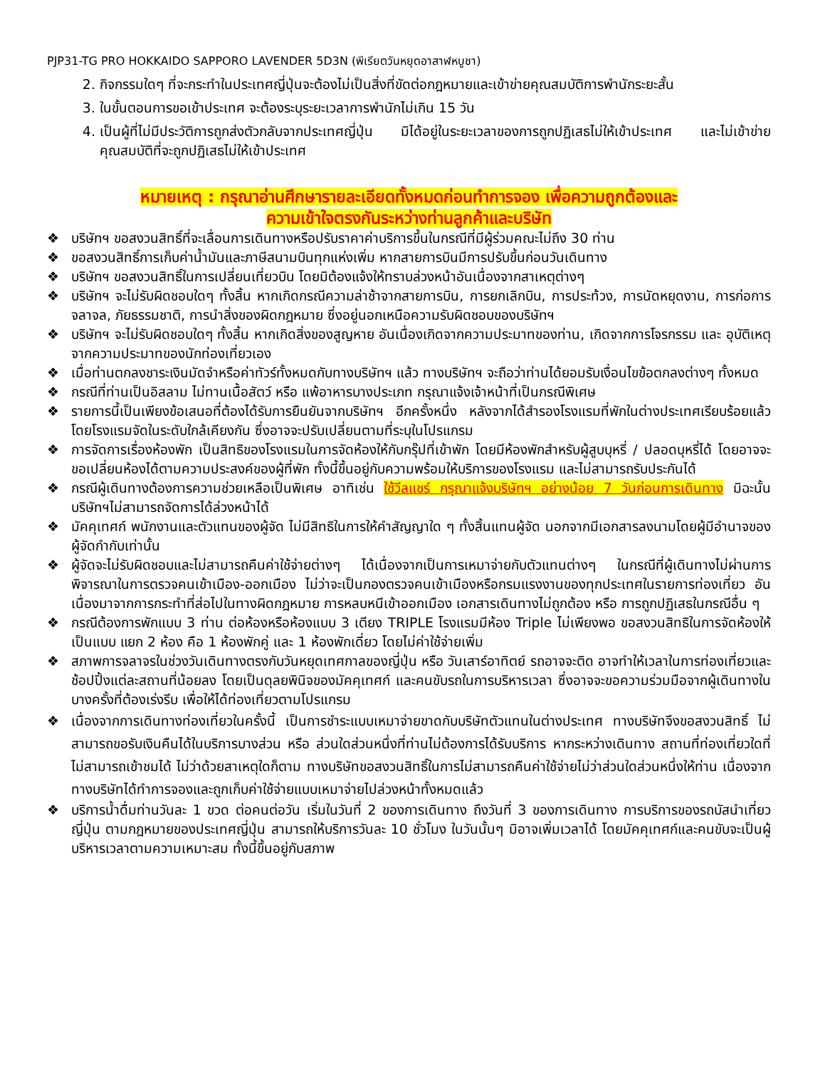PJP31-TG PRO HOKKAIDO SAPPORO LAVENDER 5D3N (พีเรียตวันหยุดอาสาฬหบูชา)
2. กิจกรรมใดๆ ที่จะกระทำในประเทศญี่ปุ่นจะต้องไม่เป็นสิ่งที่ขัดต่อกฎหมายและเข้าข่ายคุณสมบัติการพำนักระยะสั้น
3. ในขั้นตอนการขอเข้าประเทศ จะต้องระบุระยะเวลาการพำนักไม่เกิน 15 วัน
4. เป็นผู้ที่ไม่มีประวัติการถูกส่งตัวกลับจากประเทศญี่ปุ่น มิได้อยู่ในระยะเวลาของการถูกปฏิเสธไม่ให้เข้าประเทศ และไม่เข้าข่ายคุณสมบัติที่จะถูกปฏิเสธไม่ให้เข้าประเทศ
หมายเหตุ : กรุณาอ่านศึกษารายละเอียดทั้งหมดก่อนทำการจอง เพื่อความถูกต้องและ
ความเข้าใจตรงกันระหว่างท่านลูกค้าและบริษัท
❖ บริษัทฯ ขอสงวนสิทธิ์ที่จะเลื่อนการเดินทางหรือปรับราคาค่าบริการขึ้นในกรณีที่มีผู้ร่วมคณะไม่ถึง 30 ท่าน
❖ ขอสงวนสิทธิ์การเก็บค่าน้ำมันและภาษีสนามบินทุกแห่งเพิ่ม หากสายการบินมีการปรับขึ้นก่อนวันเดินทาง
❖ บริษัทฯ ขอสงวนสิทธิ์ในการเปลี่ยนเที่ยวบิน โดยมิต้องแจ้งให้ทราบล่วงหน้าอันเนื่องจากสาเหตุต่างๆ
❖ บริษัทฯ จะไม่รับผิดชอบใดๆ ทั้งสิ้น หากเกิดกรณีความล่าช้าจากสายการบิน, การยกเลิกบิน, การประท้วง, การนัดหยุดงาน, การก่อการจลาจล, ภัยธรรมชาติ, การนำสิ่งของผิดกฎหมาย ซึ่งอยู่นอกเหนือความรับผิดชอบของบริษัทฯ
❖ บริษัทฯ จะไม่รับผิดชอบใดๆ ทั้งสิ้น หากเกิดสิ่งของสูญหาย อันเนื่องเกิดจากความประมาทของท่าน, เกิดจากการโจรกรรม และ อุบัติเหตุจากความประมาทของนักท่องเที่ยวเอง
❖ เมื่อท่านตกลงชาระเงินมัดจำหรือค่าทัวร์ทั้งหมดกับทางบริษัทฯ แล้ว ทางบริษัทฯ จะถือว่าท่านได้ยอมรับเงื่อนไขข้อตกลงต่างๆ ทั้งหมด
❖ กรณีที่ท่านเป็นอิสลาม ไม่ทานเนื้อสัตว์ หรือ แพ้อาหารบางประเภท กรุณาแจ้งเจ้าหน้าที่เป็นกรณีพิเศษ
❖ รายการนี้เป็นเพียงข้อเสนอที่ต้องได้รับการยืนยันจากบริษัทฯ อีกครั้งหนึ่ง หลังจากได้สำรองโรงแรมที่พักในต่างประเทศเรียบร้อยแล้ว โดยโรงแรมจัดในระดับใกล้เคียงกัน ซึ่งอาจจะปรับเปลี่ยนตามที่ระบุในโปรแกรม
❖ การจัดการเรื่องห้องพัก เป็นสิทธิของโรงแรมในการจัดห้องให้กับกรุ๊ปที่เข้าพัก โดยมีห้องพักสำหรับผู้สูบบุหรี่ / ปลอดบุหรี่ได้ โดยอาจจะขอเปลี่ยนห้องได้ตามความประสงค์ของผู้ที่พัก ทั้งนี้ขึ้นอยู่กับความพร้อมให้บริการของโรงแรม และไม่สามารถรับประกันได้
❖ กรณีผู้เดินทางต้องการความช่วยเหลือเป็นพิเศษ อาทิเช่น ใช้วีลแชร์ กรุณาแจ้งบริษัทฯ อย่างน้อย 7 วันก่อนการเดินทาง มิฉะนั้นบริษัทฯไม่สามารถจัดการได้ล่วงหน้าได้
❖ มัคคุเทศก์ พนักงานและตัวแทนของผู้จัด ไม่มีสิทธิในการให้คำสัญญาใด ๆ ทั้งสิ้นแทนผู้จัด นอกจากมีเอกสารลงนามโดยผู้มีอำนาจของผู้จัดกำกับเท่านั้น
❖ ผู้จัดจะไม่รับผิดชอบและไม่สามารถคืนค่าใช้จ่ายต่างๆ ได้เนื่องจากเป็นการเหมาจ่ายกับตัวแทนต่างๆ ในกรณีที่ผู้เดินทางไม่ผ่านการพิจารณาในการตรวจคนเข้าเมือง-ออกเมือง ไม่ว่าจะเป็นกองตรวจคนเข้าเมืองหรือกรมแรงงานของทุกประเทศในรายการท่องเที่ยว อันเนื่องมาจากการกระทำที่ส่อไปในทางผิดกฎหมาย การหลบหนีเข้าออกเมือง เอกสารเดินทางไม่ถูกต้อง หรือ การถูกปฏิเสธในกรณีอื่น ๆ
❖ กรณีต้องการพักแบบ 3 ท่าน ต่อห้องหรือห้องแบบ 3 เตียง TRIPLE โรงแรมมีห้อง Triple ไม่เพียงพอ ขอสงวนสิทธิในการจัดห้องให้เป็นแบบ แยก 2 ห้อง คือ 1 ห้องพักคู่ และ 1 ห้องพักเดี่ยว โดยไม่ค่าใช้จ่ายเพิ่ม
❖ สภาพการจลาจรในช่วงวันเดินทางตรงกับวันหยุดเทศกาลของญี่ปุ่น หรือ วันเสาร์อาทิตย์ รถอาจจะติด อาจทำให้เวลาในการท่องเที่ยวและ ช้อปปิ้งแต่ละสถานที่น้อยลง โดยเป็นดุลยพินิจของมัคคุเทศก์ และคนขับรถในการบริหารเวลา ซึ่งอาจจะขอความร่วมมือจากผู้เดินทางในบางครั้งที่ต้องเร่งรีบ เพื่อให้ได้ท่องเที่ยวตามโปรแกรม
❖ เนื่องจากการเดินทางท่องเที่ยวในครั้งนี้ เป็นการชำระแบบเหมาจ่ายขาดกับบริษัทตัวแทนในต่างประเทศ ทางบริษัทจึงขอสงวนสิทธิ์ ไม่สามารถขอรับเงินคืนได้ในบริการบางส่วน หรือ ส่วนใดส่วนหนึ่งที่ท่านไม่ต้องการได้รับบริการ หากระหว่างเดินทาง สถานที่ท่องเที่ยวใดที่ไม่สามารถเข้าชมได้ ไม่ว่าด้วยสาเหตุใดก็ตาม ทางบริษัทขอสงวนสิทธิ์ในการไม่สามารถคืนค่าใช้จ่ายไม่ว่าส่วนใดส่วนหนึ่งให้ท่าน เนื่องจากทางบริษัทได้ทำการจองและถูกเก็บค่าใช้จ่ายแบบเหมาจ่ายไปล่วงหน้าทั้งหมดแล้ว
❖ บริการน้ำดื่มท่านวันละ 1 ขวด ต่อคนต่อวัน เริ่มในวันที่ 2 ของการเดินทาง ถึงวันที่ 3 ของการเดินทาง การบริการของรถบัสนำเที่ยวญี่ปุ่น ตามกฎหมายของประเทศญี่ปุ่น สามารถให้บริการวันละ 10 ชั่วโมง ในวันนั้นๆ มิอาจเพิ่มเวลาได้ โดยมัคคุเทศก์และคนขับจะเป็นผู้บริหารเวลาตามความเหมาะสม ทั้งนี้ขึ้นอยู่กับสภาพ